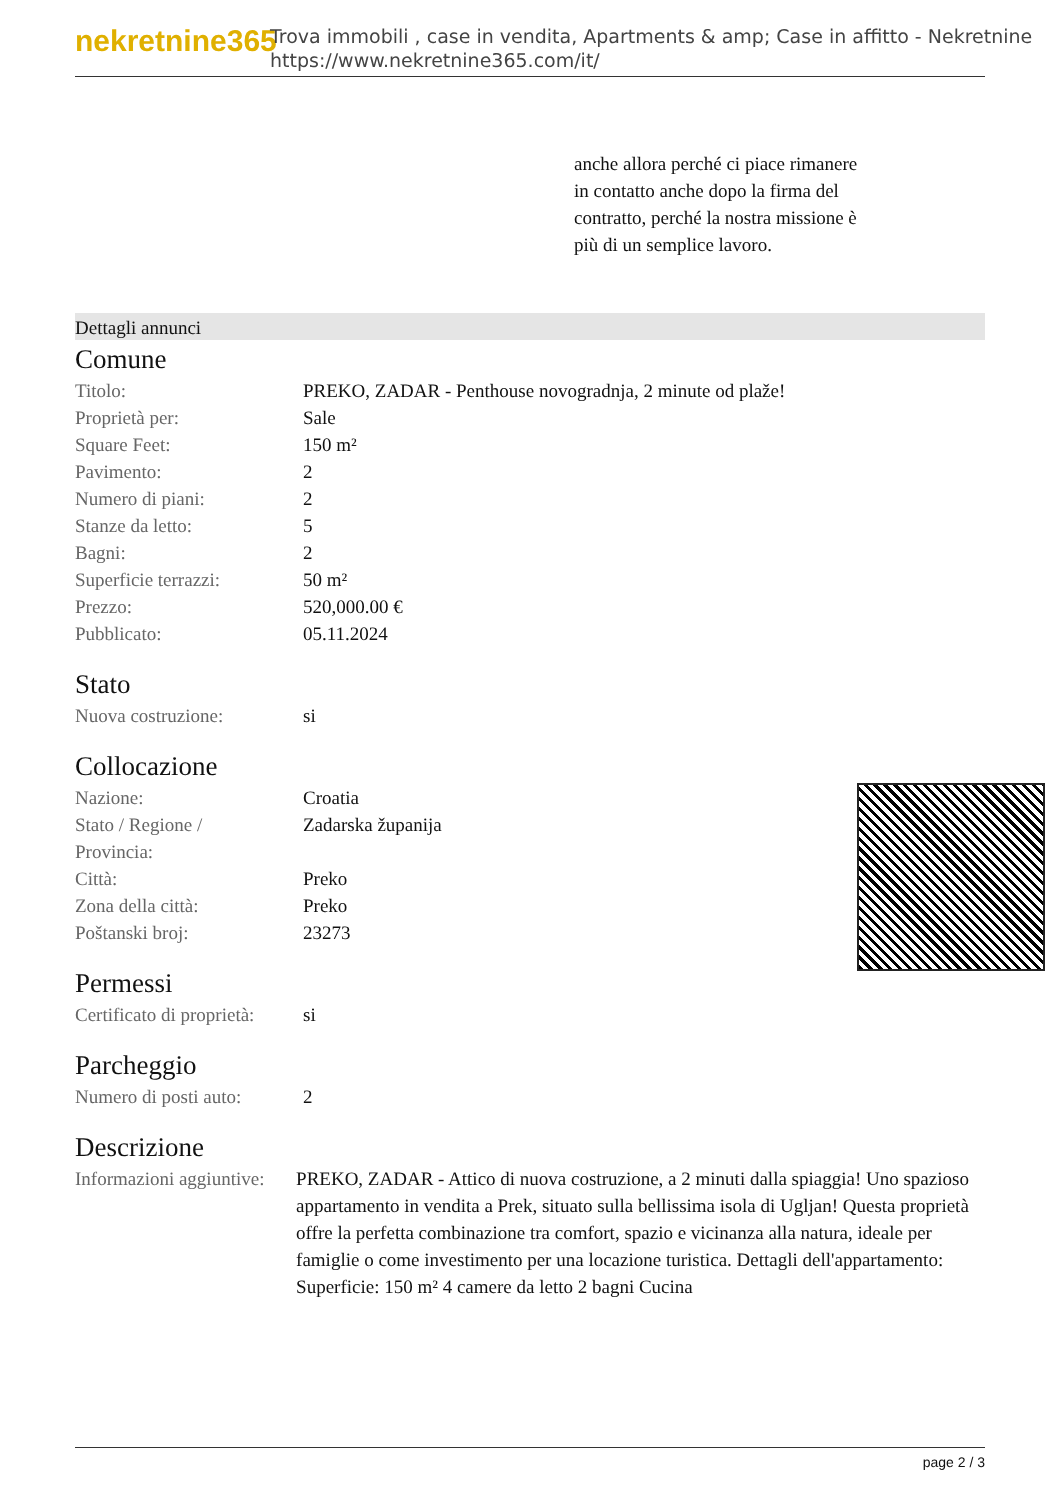nekretnine365
Trova immobili , case in vendita, Apartments & amp; Case in affitto - Nekretnine
https://www.nekretnine365.com/it/
anche allora perché ci piace rimanere in contatto anche dopo la firma del contratto, perché la nostra missione è più di un semplice lavoro.
Dettagli annunci
Comune
| Titolo: | PREKO, ZADAR - Penthouse novogradnja, 2 minute od plaže! |
| Proprietà per: | Sale |
| Square Feet: | 150 m² |
| Pavimento: | 2 |
| Numero di piani: | 2 |
| Stanze da letto: | 5 |
| Bagni: | 2 |
| Superficie terrazzi: | 50 m² |
| Prezzo: | 520,000.00 € |
| Pubblicato: | 05.11.2024 |
Stato
| Nuova costruzione: | si |
Collocazione
| Nazione: | Croatia |
| Stato / Regione / Provincia: | Zadarska županija |
| Città: | Preko |
| Zona della città: | Preko |
| Poštanski broj: | 23273 |
Permessi
| Certificato di proprietà: | si |
Parcheggio
| Numero di posti auto: | 2 |
Descrizione
| Informazioni aggiuntive: | PREKO, ZADAR - Attico di nuova costruzione, a 2 minuti dalla spiaggia! Uno spazioso appartamento in vendita a Prek, situato sulla bellissima isola di Ugljan! Questa proprietà offre la perfetta combinazione tra comfort, spazio e vicinanza alla natura, ideale per famiglie o come investimento per una locazione turistica. Dettagli dell'appartamento: Superficie: 150 m² 4 camere da letto 2 bagni Cucina |
page 2 / 3